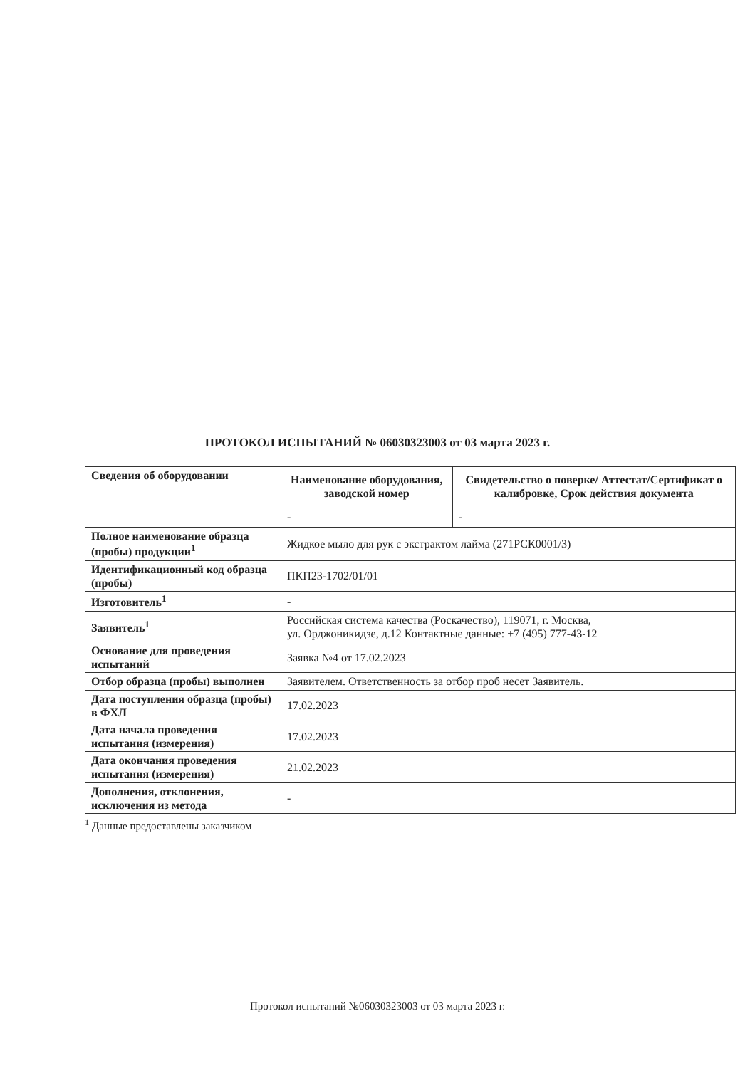ПРОТОКОЛ ИСПЫТАНИЙ № 06030323003 от 03 марта 2023 г.
| Сведения об оборудовании | Наименование оборудования, заводской номер | Свидетельство о поверке/ Аттестат/Сертификат о калибровке, Срок действия документа |
| --- | --- | --- |
| | - | - |
| Полное наименование образца (пробы) продукции<sup>1</sup> | Жидкое мыло для рук с экстрактом лайма (271РСК0001/3) | |
| Идентификационный код образца (пробы) | ПКП23-1702/01/01 | |
| Изготовитель<sup>1</sup> | - | |
| Заявитель<sup>1</sup> | Российская система качества (Роскачество), 119071, г. Москва, ул. Орджоникидзе, д.12 Контактные данные: +7 (495) 777-43-12 | |
| Основание для проведения испытаний | Заявка №4 от 17.02.2023 | |
| Отбор образца (пробы) выполнен | Заявителем. Ответственность за отбор проб несет Заявитель. | |
| Дата поступления образца (пробы) в ФХЛ | 17.02.2023 | |
| Дата начала проведения испытания (измерения) | 17.02.2023 | |
| Дата окончания проведения испытания (измерения) | 21.02.2023 | |
| Дополнения, отклонения, исключения из метода | - | |
<sup>1</sup> Данные предоставлены заказчиком
Протокол испытаний №06030323003 от 03 марта 2023 г.